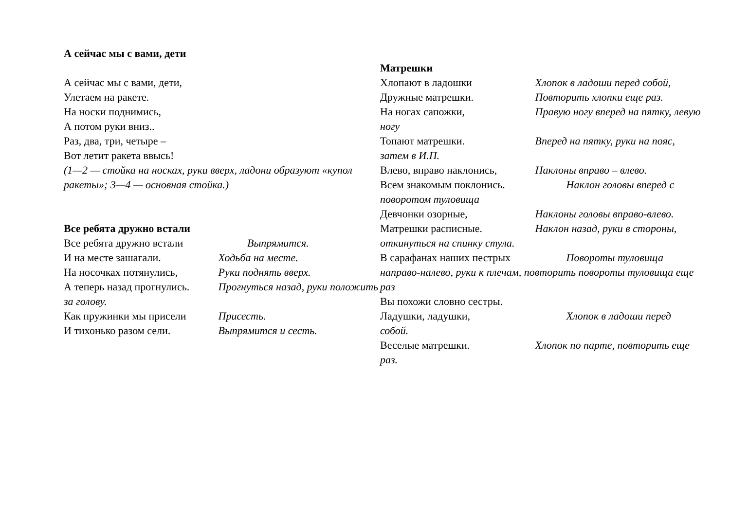А сейчас мы с вами, дети
А сейчас мы с вами, дети,
Улетаем на ракете.
На носки поднимись,
А потом руки вниз..
Раз, два, три, четыре –
Вот летит ракета ввысь!
(1—2 — стойка на носках, руки вверх, ладони образуют «купол ракеты»; 3—4 — основная стойка.)
Все ребята дружно встали
Все ребята дружно встали Выпрямится.
И на месте зашагали. Ходьба на месте.
На носочках потянулись, Руки поднять вверх.
А теперь назад прогнулись. Прогнуться назад, руки положить за голову.
Как пружинки мы присели Присесть.
И тихонько разом сели. Выпрямится и сесть.
Матрешки
Хлопают в ладошки Хлопок в ладоши перед собой,
Дружные матрешки. Повторить хлопки еще раз.
На ногах сапожки, Правую ногу вперед на пятку, левую ногу
Топают матрешки. Вперед на пятку, руки на пояс, затем в И.П.
Влево, вправо наклонись, Наклоны вправо – влево.
Всем знакомым поклонись. Наклон головы вперед с поворотом туловища
Девчонки озорные, Наклоны головы вправо-влево.
Матрешки расписные. Наклон назад, руки в стороны, откинуться на спинку стула.
В сарафанах наших пестрых Повороты туловища направо-налево, руки к плечам, повторить повороты туловища еще раз
Вы похожи словно сестры.
Ладушки, ладушки, Хлопок в ладоши перед собой.
Веселые матрешки. Хлопок по парте, повторить еще раз.